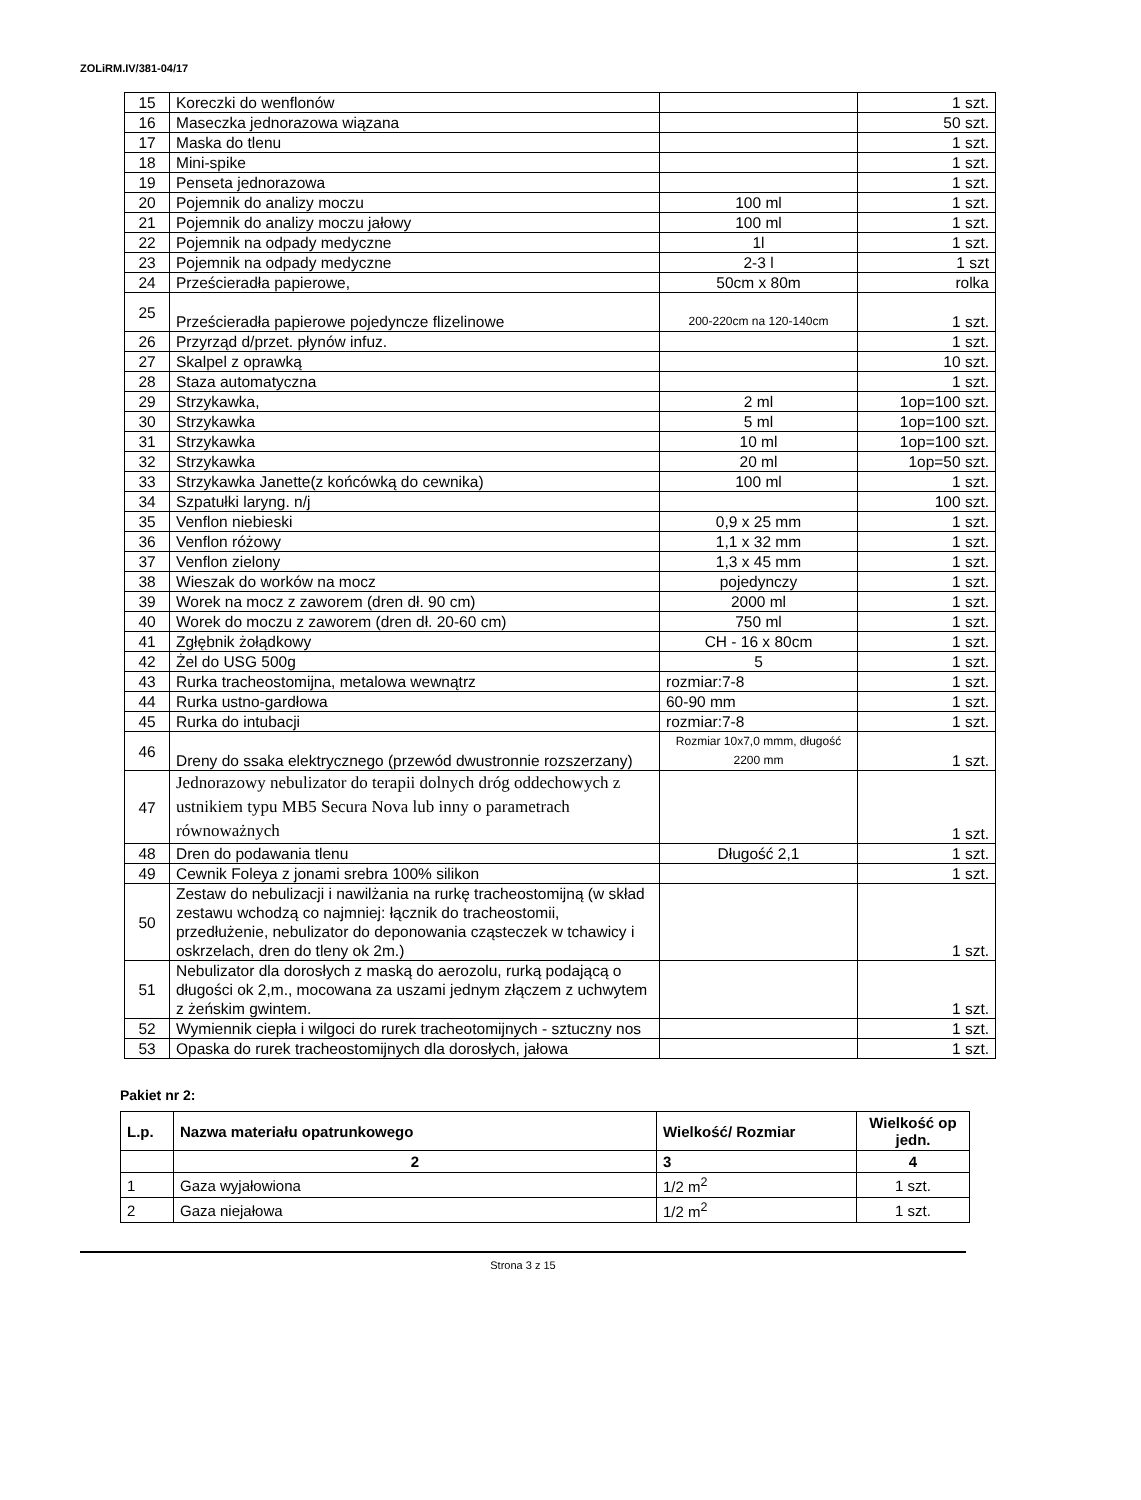ZOLiRM.IV/381-04/17
| 15 | Koreczki do wenflonów | | 1 szt. |
| 16 | Maseczka jednorazowa wiązana | | 50 szt. |
| 17 | Maska do tlenu | | 1 szt. |
| 18 | Mini-spike | | 1 szt. |
| 19 | Penseta jednorazowa | | 1 szt. |
| 20 | Pojemnik do analizy moczu | 100 ml | 1 szt. |
| 21 | Pojemnik do analizy moczu jałowy | 100 ml | 1 szt. |
| 22 | Pojemnik na odpady medyczne | 1l | 1 szt. |
| 23 | Pojemnik na odpady medyczne | 2-3 l | 1 szt |
| 24 | Prześcieradła papierowe, | 50cm x 80m | rolka |
| 25 | Prześcieradła papierowe pojedyncze flizelinowe | 200-220cm na 120-140cm | 1 szt. |
| 26 | Przyrząd d/przet. płynów infuz. | | 1 szt. |
| 27 | Skalpel z oprawką | | 10 szt. |
| 28 | Staza automatyczna | | 1 szt. |
| 29 | Strzykawka, | 2 ml | 1op=100 szt. |
| 30 | Strzykawka | 5 ml | 1op=100 szt. |
| 31 | Strzykawka | 10 ml | 1op=100 szt. |
| 32 | Strzykawka | 20 ml | 1op=50 szt. |
| 33 | Strzykawka Janette(z końcówką do cewnika) | 100 ml | 1 szt. |
| 34 | Szpatułki laryng. n/j | | 100 szt. |
| 35 | Venflon niebieski | 0,9 x 25 mm | 1 szt. |
| 36 | Venflon różowy | 1,1 x 32 mm | 1 szt. |
| 37 | Venflon zielony | 1,3 x 45 mm | 1 szt. |
| 38 | Wieszak do worków na mocz | pojedynczy | 1 szt. |
| 39 | Worek na mocz z zaworem (dren dł. 90 cm) | 2000 ml | 1 szt. |
| 40 | Worek do moczu z zaworem (dren dł. 20-60 cm) | 750 ml | 1 szt. |
| 41 | Zgłębnik żołądkowy | CH - 16 x 80cm | 1 szt. |
| 42 | Żel do USG 500g | 5 | 1 szt. |
| 43 | Rurka tracheostomijna, metalowa wewnątrz | rozmiar:7-8 | 1 szt. |
| 44 | Rurka ustno-gardłowa | 60-90 mm | 1 szt. |
| 45 | Rurka do intubacji | rozmiar:7-8 | 1 szt. |
| 46 | Dreny do ssaka elektrycznego (przewód dwustronnie rozszerzany) | Rozmiar 10x7,0 mmm, długość 2200 mm | 1 szt. |
| 47 | Jednorazowy nebulizator do terapii dolnych dróg oddechowych z ustnikiem typu MB5 Secura Nova lub inny o parametrach równoważnych | | 1 szt. |
| 48 | Dren do podawania tlenu | Długość 2,1 | 1 szt. |
| 49 | Cewnik Foleya z jonami srebra 100% silikon | | 1 szt. |
| 50 | Zestaw do nebulizacji i nawilżania na rurkę tracheostomijną (w skład zestawu wchodzą co najmniej: łącznik do tracheostomii, przedłużenie, nebulizator do deponowania cząsteczek w tchawicy i oskrzelach, dren do tleny ok 2m.) | | 1 szt. |
| 51 | Nebulizator dla dorosłych z maską do aerozolu, rurką podającą o długości ok 2,m., mocowana za uszami jednym złączem z uchwytem z żeńskim gwintem. | | 1 szt. |
| 52 | Wymiennik ciepła i wilgoci do rurek tracheotomijnych - sztuczny nos | | 1 szt. |
| 53 | Opaska do rurek tracheostomijnych dla dorosłych, jałowa | | 1 szt. |
Pakiet nr 2:
| L.p. | Nazwa materiału opatrunkowego | Wielkość/ Rozmiar | Wielkość op jedn. |
| --- | --- | --- | --- |
| | 2 | 3 | 4 |
| 1 | Gaza wyjałowiona | 1/2 m<sup>2</sup> | 1 szt. |
| 2 | Gaza niejałowa | 1/2 m<sup>2</sup> | 1 szt. |
Strona 3 z 15